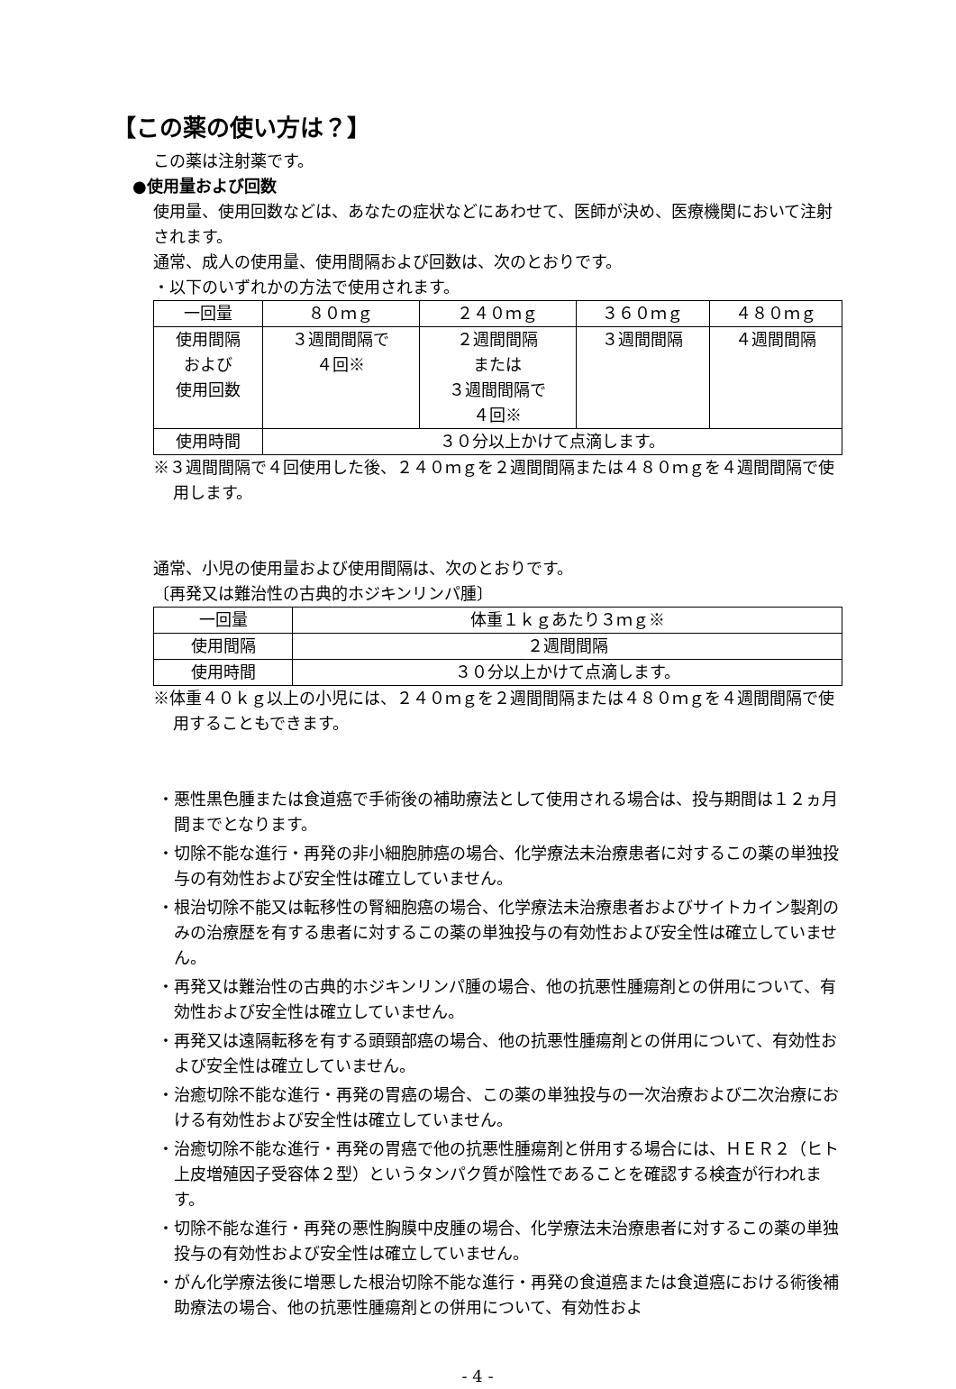【この薬の使い方は？】
この薬は注射薬です。
●使用量および回数
使用量、使用回数などは、あなたの症状などにあわせて、医師が決め、医療機関において注射されます。
通常、成人の使用量、使用間隔および回数は、次のとおりです。
・以下のいずれかの方法で使用されます。
| 一回量 | ８０ｍｇ | ２４０ｍｇ | ３６０ｍｇ | ４８０ｍｇ |
| 使用間隔 および 使用回数 | ３週間間隔で ４回※ | ２週間間隔 または ３週間間隔で ４回※ | ３週間間隔 | ４週間間隔 |
| 使用時間 | ３０分以上かけて点滴します。 | | | |
※３週間間隔で４回使用した後、２４０ｍｇを２週間間隔または４８０ｍｇを４週間間隔で使用します。
通常、小児の使用量および使用間隔は、次のとおりです。
〔再発又は難治性の古典的ホジキンリンパ腫〕
| 一回量 | 体重１ｋｇあたり３ｍｇ※ |
| 使用間隔 | ２週間間隔 |
| 使用時間 | ３０分以上かけて点滴します。 |
※体重４０ｋｇ以上の小児には、２４０ｍｇを２週間間隔または４８０ｍｇを４週間間隔で使用することもできます。
・悪性黒色腫または食道癌で手術後の補助療法として使用される場合は、投与期間は１２ヵ月間までとなります。
・切除不能な進行・再発の非小細胞肺癌の場合、化学療法未治療患者に対するこの薬の単独投与の有効性および安全性は確立していません。
・根治切除不能又は転移性の腎細胞癌の場合、化学療法未治療患者およびサイトカイン製剤のみの治療歴を有する患者に対するこの薬の単独投与の有効性および安全性は確立していません。
・再発又は難治性の古典的ホジキンリンパ腫の場合、他の抗悪性腫瘍剤との併用について、有効性および安全性は確立していません。
・再発又は遠隔転移を有する頭頸部癌の場合、他の抗悪性腫瘍剤との併用について、有効性および安全性は確立していません。
・治癒切除不能な進行・再発の胃癌の場合、この薬の単独投与の一次治療および二次治療における有効性および安全性は確立していません。
・治癒切除不能な進行・再発の胃癌で他の抗悪性腫瘍剤と併用する場合には、ＨＥＲ２（ヒト上皮増殖因子受容体２型）というタンパク質が陰性であることを確認する検査が行われます。
・切除不能な進行・再発の悪性胸膜中皮腫の場合、化学療法未治療患者に対するこの薬の単独投与の有効性および安全性は確立していません。
・がん化学療法後に増悪した根治切除不能な進行・再発の食道癌または食道癌における術後補助療法の場合、他の抗悪性腫瘍剤との併用について、有効性およ
- 4 -